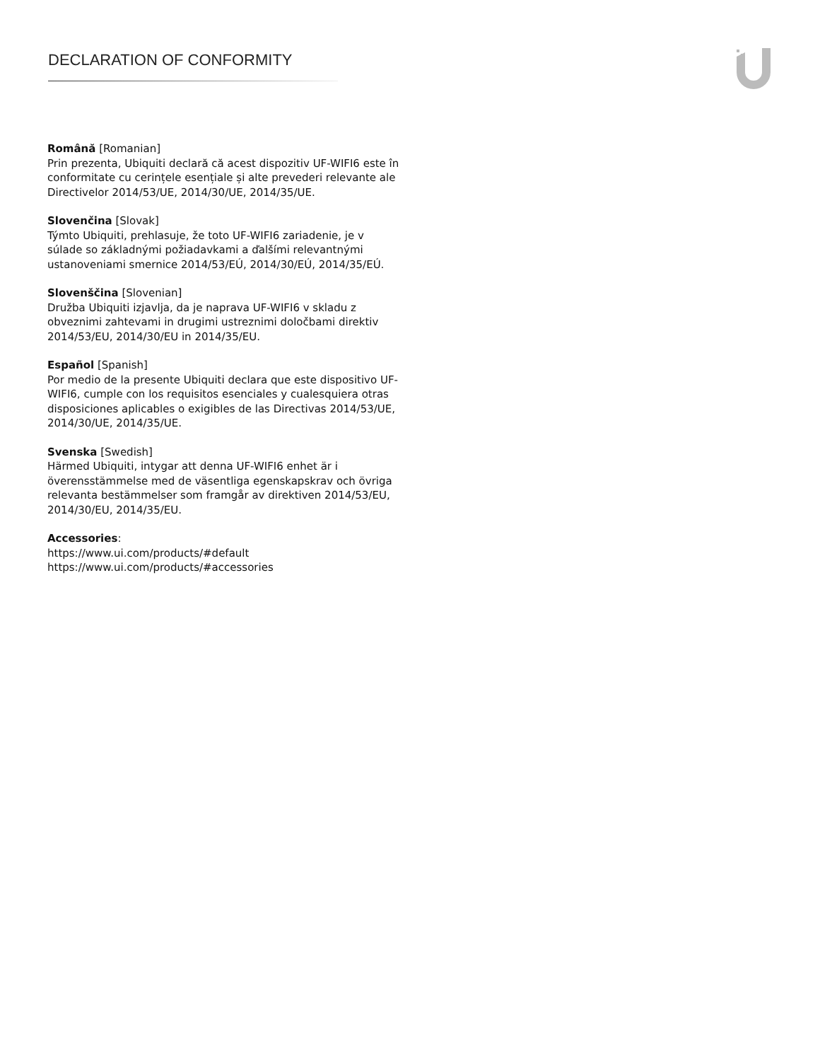DECLARATION OF CONFORMITY
Română [Romanian]
Prin prezenta, Ubiquiti declară că acest dispozitiv UF-WIFI6 este în conformitate cu cerințele esențiale și alte prevederi relevante ale Directivelor 2014/53/UE, 2014/30/UE, 2014/35/UE.
Slovenčina [Slovak]
Týmto Ubiquiti, prehlasuje, že toto UF-WIFI6 zariadenie, je v súlade so základnými požiadavkami a ďalšími relevantnými ustanoveniami smernice 2014/53/EÚ, 2014/30/EÚ, 2014/35/EÚ.
Slovenščina [Slovenian]
Družba Ubiquiti izjavlja, da je naprava UF-WIFI6 v skladu z obveznimi zahtevami in drugimi ustreznimi določbami direktiv 2014/53/EU, 2014/30/EU in 2014/35/EU.
Español [Spanish]
Por medio de la presente Ubiquiti declara que este dispositivo UF-WIFI6, cumple con los requisitos esenciales y cualesquiera otras disposiciones aplicables o exigibles de las Directivas 2014/53/UE, 2014/30/UE, 2014/35/UE.
Svenska [Swedish]
Härmed Ubiquiti, intygar att denna UF-WIFI6 enhet är i överensstämmelse med de väsentliga egenskapskrav och övriga relevanta bestämmelser som framgår av direktiven 2014/53/EU, 2014/30/EU, 2014/35/EU.
Accessories:
https://www.ui.com/products/#default
https://www.ui.com/products/#accessories